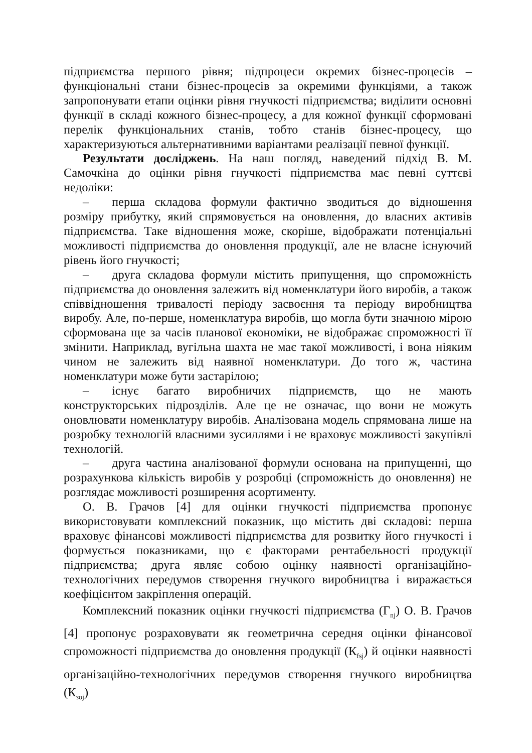підприємства першого рівня; підпроцеси окремих бізнес-процесів – функціональні стани бізнес-процесів за окремими функціями, а також запропонувати етапи оцінки рівня гнучкості підприємства; виділити основні функції в складі кожного бізнес-процесу, а для кожної функції сформовані перелік функціональних станів, тобто станів бізнес-процесу, що характеризуються альтернативними варіантами реалізації певної функції.
Результати досліджень. На наш погляд, наведений підхід В. М. Самочкіна до оцінки рівня гнучкості підприємства має певні суттєві недоліки:
– перша складова формули фактично зводиться до відношення розміру прибутку, який спрямовується на оновлення, до власних активів підприємства. Таке відношення може, скоріше, відображати потенціальні можливості підприємства до оновлення продукції, але не власне існуючий рівень його гнучкості;
– друга складова формули містить припущення, що спроможність підприємства до оновлення залежить від номенклатури його виробів, а також співвідношення тривалості періоду засвоєння та періоду виробництва виробу. Але, по-перше, номенклатура виробів, що могла бути значною мірою сформована ще за часів планової економіки, не відображає спроможності її змінити. Наприклад, вугільна шахта не має такої можливості, і вона ніяким чином не залежить від наявної номенклатури. До того ж, частина номенклатури може бути застарілою;
– існує багато виробничих підприємств, що не мають конструкторських підрозділів. Але це не означає, що вони не можуть оновлювати номенклатуру виробів. Аналізована модель спрямована лише на розробку технологій власними зусиллями і не враховує можливості закупівлі технологій.
– друга частина аналізованої формули основана на припущенні, що розрахункова кількість виробів у розробці (спроможність до оновлення) не розглядає можливості розширення асортименту.
О. В. Грачов [4] для оцінки гнучкості підприємства пропонує використовувати комплексний показник, що містить дві складові: перша враховує фінансові можливості підприємства для розвитку його гнучкості і формується показниками, що є факторами рентабельності продукції підприємства; друга являє собою оцінку наявності організаційно-технологічних передумов створення гнучкого виробництва і виражається коефіцієнтом закріплення операцій.
Комплексний показник оцінки гнучкості підприємства (Г<sub>nj</sub>) О. В. Грачов [4] пропонує розраховувати як геометрична середня оцінки фінансової спроможності підприємства до оновлення продукції (К<sub>fsj</sub>) й оцінки наявності організаційно-технологічних передумов створення гнучкого виробництва (К<sub>зoj</sub>)